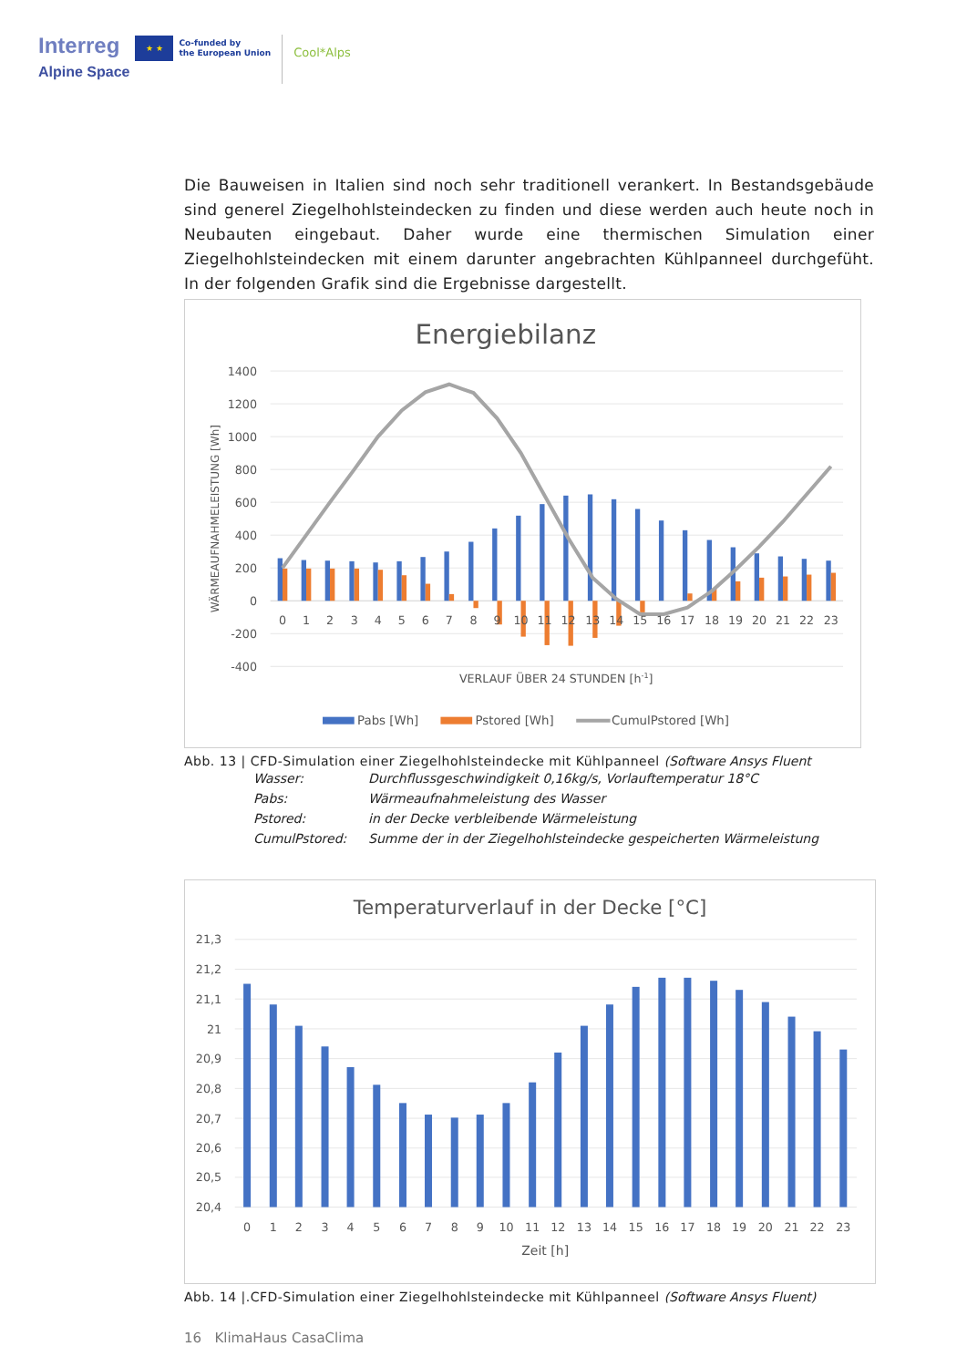Interreg
Alpine Space
★ ★
Co-funded by
the European Union
Cool*Alps
Die Bauweisen in Italien sind noch sehr traditionell verankert. In Bestandsgebäude sind generel Ziegelhohlsteindecken zu finden und diese werden auch heute noch in Neubauten eingebaut. Daher wurde eine thermischen Simulation einer Ziegelhohlsteindecken mit einem darunter angebrachten Kühlpanneel durchgefüht. In der folgenden Grafik sind die Ergebnisse dargestellt.
Energiebilanz
1400
1200
1000
800
600
400
200
0
-200
-400
WÄRMEAUFNAHMELEISTUNG [Wh]
0
1
2
3
4
5
6
7
8
9
10
11
12
13
14
15
16
17
18
19
20
21
22
23
VERLAUF ÜBER 24 STUNDEN [h-1]
Pabs [Wh]
Pstored [Wh]
CumulPstored [Wh]
Abb. 13 | CFD-Simulation einer Ziegelhohlsteindecke mit Kühlpanneel (Software Ansys Fluent
| Wasser: | Durchflussgeschwindigkeit 0,16kg/s, Vorlauftemperatur 18°C |
| Pabs: | Wärmeaufnahmeleistung des Wasser |
| Pstored: | in der Decke verbleibende Wärmeleistung |
| CumulPstored: | Summe der in der Ziegelhohlsteindecke gespeicherten Wärmeleistung |
Temperaturverlauf in der Decke [°C]
21,3
21,2
21,1
21
20,9
20,8
20,7
20,6
20,5
20,4
0
1
2
3
4
5
6
7
8
9
10
11
12
13
14
15
16
17
18
19
20
21
22
23
Zeit [h]
Abb. 14 |.CFD-Simulation einer Ziegelhohlsteindecke mit Kühlpanneel (Software Ansys Fluent)
16 KlimaHaus CasaClima